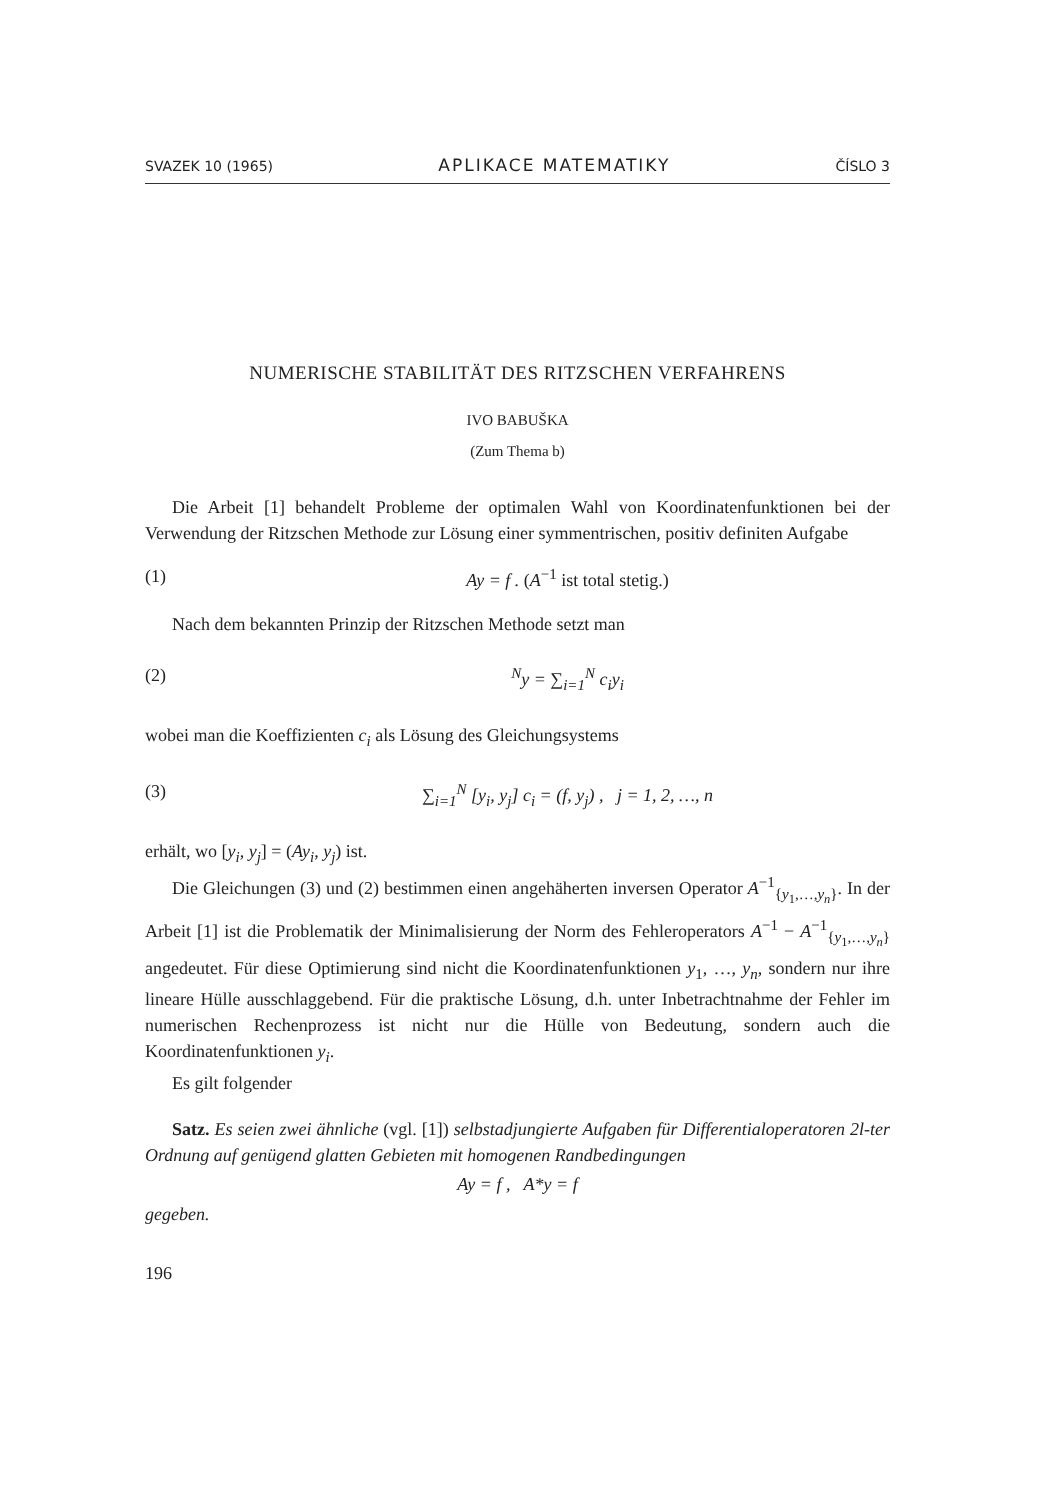SVAZEK 10 (1965) APLIKACE MATEMATIKY ČÍSLO 3
NUMERISCHE STABILITÄT DES RITZSCHEN VERFAHRENS
IVO BABUŠKA
(Zum Thema b)
Die Arbeit [1] behandelt Probleme der optimalen Wahl von Koordinatenfunktionen bei der Verwendung der Ritzschen Methode zur Lösung einer symmentrischen, positiv definiten Aufgabe
(1) Ay = f . (A<sup>−1</sup> ist total stetig.)
Nach dem bekannten Prinzip der Ritzschen Methode setzt man
(2) <sup>N</sup>y = ∑<sub>i=1</sub><sup>N</sup> c<sub>i</sub>y<sub>i</sub>
wobei man die Koeffizienten c<sub>i</sub> als Lösung des Gleichungsystems
(3) ∑<sub>i=1</sub><sup>N</sup> [y<sub>i</sub>, y<sub>j</sub>] c<sub>i</sub> = (f, y<sub>j</sub>) , j = 1, 2, …, n
erhält, wo [y<sub>i</sub>, y<sub>j</sub>] = (Ay<sub>i</sub>, y<sub>j</sub>) ist.
Die Gleichungen (3) und (2) bestimmen einen angehäherten inversen Operator A<sup>−1</sup><sub>{y<sub>1</sub>,…,y<sub>n</sub>}</sub>. In der Arbeit [1] ist die Problematik der Minimalisierung der Norm des Fehleroperators A<sup>−1</sup> − A<sup>−1</sup><sub>{y<sub>1</sub>,…,y<sub>n</sub>}</sub> angedeutet. Für diese Optimierung sind nicht die Koordinatenfunktionen y<sub>1</sub>, …, y<sub>n</sub>, sondern nur ihre lineare Hülle ausschlaggebend. Für die praktische Lösung, d.h. unter Inbetrachtnahme der Fehler im numerischen Rechenprozess ist nicht nur die Hülle von Bedeutung, sondern auch die Koordinatenfunktionen y<sub>i</sub>.
Es gilt folgender
Satz. Es seien zwei ähnliche (vgl. [1]) selbstadjungierte Aufgaben für Differentialoperatoren 2l-ter Ordnung auf genügend glatten Gebieten mit homogenen Randbedingungen
Ay = f , A*y = f
gegeben.
196